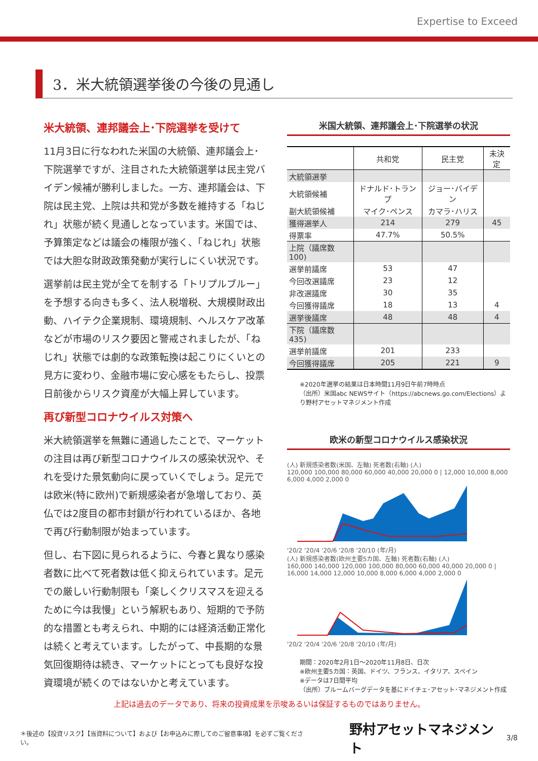Expertise to Exceed
3．米大統領選挙後の今後の見通し
米大統領、連邦議会上･下院選挙を受けて
11月3日に行なわれた米国の大統領、連邦議会上･下院選挙ですが、注目された大統領選挙は民主党バイデン候補が勝利しました。一方、連邦議会は、下院は民主党、上院は共和党が多数を維持する「ねじれ」状態が続く見通しとなっています。米国では、予算策定などは議会の権限が強く、「ねじれ」状態では大胆な財政政策発動が実行しにくい状況です。
選挙前は民主党が全てを制する「トリプルブルー」を予想する向きも多く、法人税増税、大規模財政出動、ハイテク企業規制、環境規制、ヘルスケア改革などが市場のリスク要因と警戒されましたが、「ねじれ」状態では劇的な政策転換は起こりにくいとの見方に変わり、金融市場に安心感をもたらし、投票日前後からリスク資産が大幅上昇しています。
再び新型コロナウイルス対策へ
米大統領選挙を無難に通過したことで、マーケットの注目は再び新型コロナウイルスの感染状況や、それを受けた景気動向に戻っていくでしょう。足元では欧米(特に欧州)で新規感染者が急増しており、英仏では2度目の都市封鎖が行われているほか、各地で再び行動制限が始まっています。
但し、右下図に見られるように、今春と異なり感染者数に比べて死者数は低く抑えられています。足元での厳しい行動制限も「楽しくクリスマスを迎えるために今は我慢」という解釈もあり、短期的で予防的な措置とも考えられ、中期的には経済活動正常化は続くと考えています。したがって、中長期的な景気回復期待は続き、マーケットにとっても良好な投資環境が続くのではないかと考えています。
米国大統領、連邦議会上･下院選挙の状況
| | 共和党 | 民主党 | 未決定 |
| --- | --- | --- | --- |
| 大統領選挙 | | | |
| 大統領候補 | ドナルド･トランプ | ジョー･バイデン | |
| 副大統領候補 | マイク･ペンス | カマラ･ハリス | |
| 獲得選挙人 | 214 | 279 | 45 |
| 得票率 | 47.7% | 50.5% | |
| 上院（議席数100) | | | |
| 選挙前議席 | 53 | 47 | |
| 今回改選議席 | 23 | 12 | |
| 非改選議席 | 30 | 35 | |
| 今回獲得議席 | 18 | 13 | 4 |
| 選挙後議席 | 48 | 48 | 4 |
| 下院（議席数435) | | | |
| 選挙前議席 | 201 | 233 | |
| 今回獲得議席 | 205 | 221 | 9 |
※2020年選挙の結果は日本時間11月9日午前7時時点
（出所）米国abc NEWSサイト（https://abcnews.go.com/Elections）より野村アセットマネジメント作成
欧米の新型コロナウイルス感染状況
(人) 新規感染者数(米国、左軸) 死者数(右軸) (人)
120,000 100,000 80,000 60,000 40,000 20,000 0 | 12,000 10,000 8,000 6,000 4,000 2,000 0
'20/2 '20/4 '20/6 '20/8 '20/10 (年/月)
(人) 新規感染者数(欧州主要5カ国、左軸) 死者数(右軸) (人)
160,000 140,000 120,000 100,000 80,000 60,000 40,000 20,000 0 | 16,000 14,000 12,000 10,000 8,000 6,000 4,000 2,000 0
'20/2 '20/4 '20/6 '20/8 '20/10 (年/月)
期間：2020年2月1日～2020年11月8日、日次
※欧州主要5カ国：英国、ドイツ、フランス、イタリア、スペイン
※データは7日間平均
（出所）ブルームバーグデータを基にドイチェ･アセット･マネジメント作成
上記は過去のデータであり、将来の投資成果を示唆あるいは保証するものではありません。
＊後述の【投資リスク】【当資料について】および【お申込みに際してのご留意事項】を必ずご覧ください。 野村アセットマネジメント 3/8